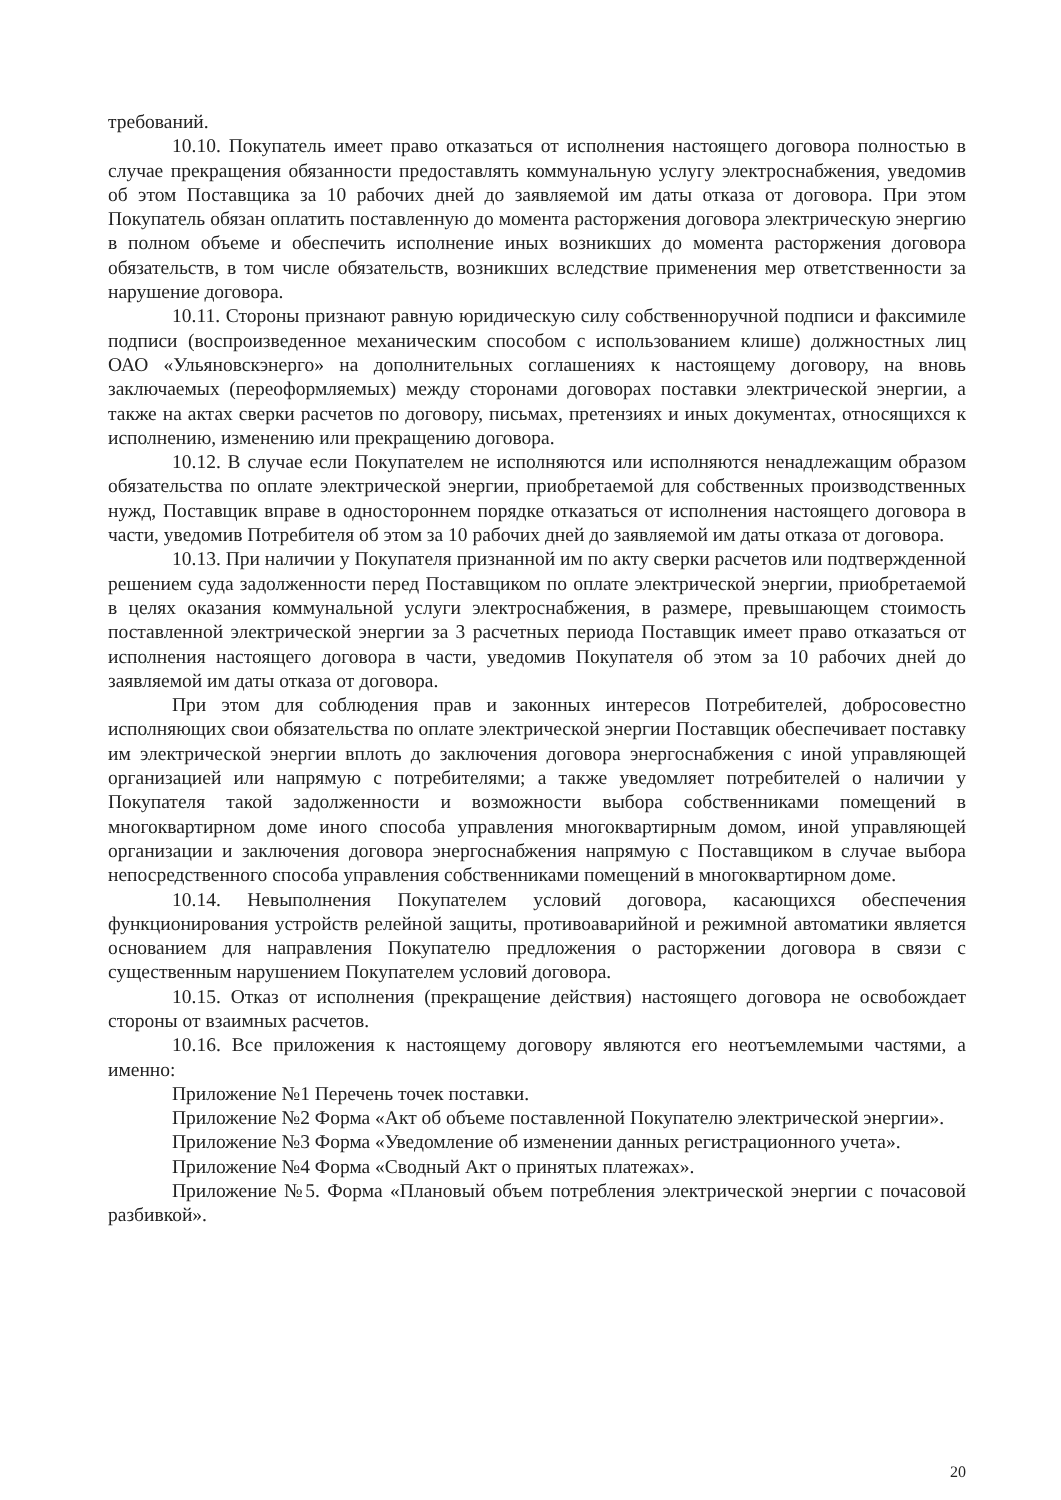требований.
10.10. Покупатель имеет право отказаться от исполнения настоящего договора полностью в случае прекращения обязанности предоставлять коммунальную услугу электроснабжения, уведомив об этом Поставщика за 10 рабочих дней до заявляемой им даты отказа от договора. При этом Покупатель обязан оплатить поставленную до момента расторжения договора электрическую энергию в полном объеме и обеспечить исполнение иных возникших до момента расторжения договора обязательств, в том числе обязательств, возникших вследствие применения мер ответственности за нарушение договора.
10.11. Стороны признают равную юридическую силу собственноручной подписи и факсимиле подписи (воспроизведенное механическим способом с использованием клише) должностных лиц ОАО «Ульяновскэнерго» на дополнительных соглашениях к настоящему договору, на вновь заключаемых (переоформляемых) между сторонами договорах поставки электрической энергии, а также на актах сверки расчетов по договору, письмах, претензиях и иных документах, относящихся к исполнению, изменению или прекращению договора.
10.12. В случае если Покупателем не исполняются или исполняются ненадлежащим образом обязательства по оплате электрической энергии, приобретаемой для собственных производственных нужд, Поставщик вправе в одностороннем порядке отказаться от исполнения настоящего договора в части, уведомив Потребителя об этом за 10 рабочих дней до заявляемой им даты отказа от договора.
10.13. При наличии у Покупателя признанной им по акту сверки расчетов или подтвержденной решением суда задолженности перед Поставщиком по оплате электрической энергии, приобретаемой в целях оказания коммунальной услуги электроснабжения, в размере, превышающем стоимость поставленной электрической энергии за 3 расчетных периода Поставщик имеет право отказаться от исполнения настоящего договора в части, уведомив Покупателя об этом за 10 рабочих дней до заявляемой им даты отказа от договора.
При этом для соблюдения прав и законных интересов Потребителей, добросовестно исполняющих свои обязательства по оплате электрической энергии Поставщик обеспечивает поставку им электрической энергии вплоть до заключения договора энергоснабжения с иной управляющей организацией или напрямую с потребителями; а также уведомляет потребителей о наличии у Покупателя такой задолженности и возможности выбора собственниками помещений в многоквартирном доме иного способа управления многоквартирным домом, иной управляющей организации и заключения договора энергоснабжения напрямую с Поставщиком в случае выбора непосредственного способа управления собственниками помещений в многоквартирном доме.
10.14. Невыполнения Покупателем условий договора, касающихся обеспечения функционирования устройств релейной защиты, противоаварийной и режимной автоматики является основанием для направления Покупателю предложения о расторжении договора в связи с существенным нарушением Покупателем условий договора.
10.15. Отказ от исполнения (прекращение действия) настоящего договора не освобождает стороны от взаимных расчетов.
10.16. Все приложения к настоящему договору являются его неотъемлемыми частями, а именно:
Приложение №1 Перечень точек поставки.
Приложение №2 Форма «Акт об объеме поставленной Покупателю электрической энергии».
Приложение №3 Форма «Уведомление об изменении данных регистрационного учета».
Приложение №4 Форма «Сводный Акт о принятых платежах».
Приложение №5. Форма «Плановый объем потребления электрической энергии с почасовой разбивкой».
20